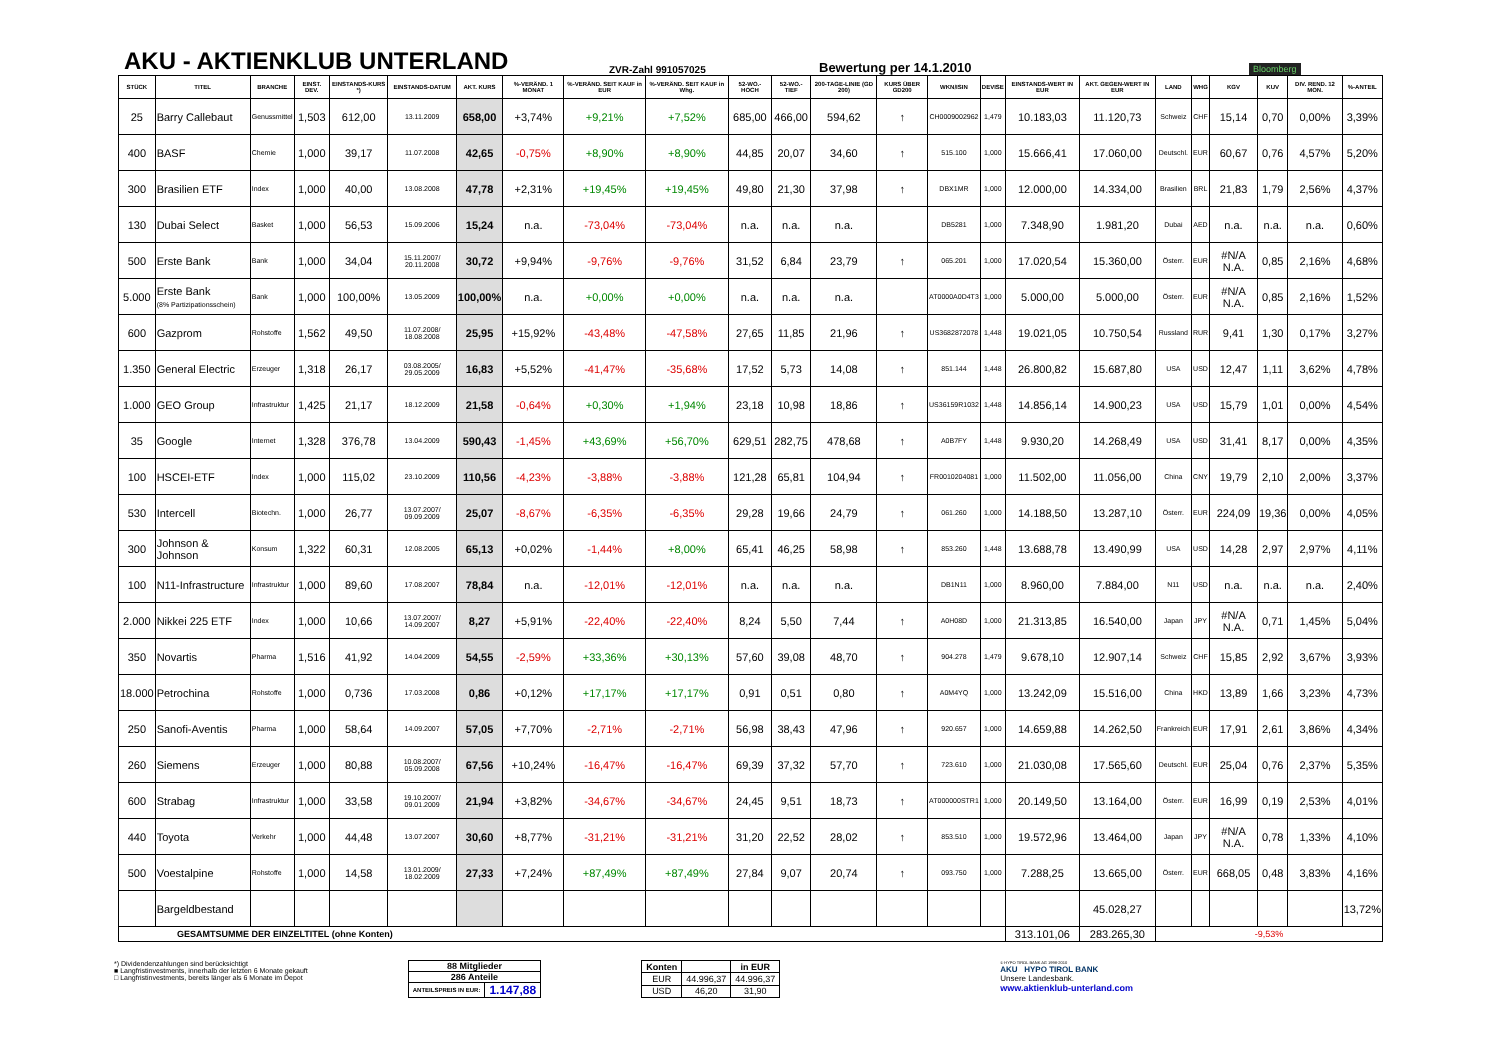AKU - AKTIENKLUB UNTERLAND
ZVR-Zahl 991057025
Bewertung per 14.1.2010
Bloomberg
| STÜCK | TITEL | BRANCHE | EINST. DEV. | EINSTANDS-KURS *) | EINSTANDS-DATUM | AKT. KURS | %-VERÄND. 1 MONAT | %-VERÄND. SEIT KAUF in EUR | %-VERÄND. SEIT KAUF in Whg. | 52-WO.- HOCH | 52-WO.- TIEF | 200-TAGE-LINIE (GD 200) | KURS ÜBER GD200 | WKN/ISIN | DEVISE | EINSTANDS-WERT IN EUR | AKT. GEGEN-WERT IN EUR | LAND | WHG | KGV | KUV | DIV. REND. 12 MON. | %-ANTEIL |
| --- | --- | --- | --- | --- | --- | --- | --- | --- | --- | --- | --- | --- | --- | --- | --- | --- | --- | --- | --- | --- | --- | --- | --- |
| 25 | Barry Callebaut | Genussmittel | 1,503 | 612,00 | 13.11.2009 | 658,00 | +3,74% | +9,21% | +7,52% | 685,00 | 466,00 | 594,62 | ↑ | CH0009002962 | 1,479 | 10.183,03 | 11.120,73 | Schweiz | CHF | 15,14 | 0,70 | 0,00% | 3,39% |
| 400 | BASF | Chemie | 1,000 | 39,17 | 11.07.2008 | 42,65 | -0,75% | +8,90% | +8,90% | 44,85 | 20,07 | 34,60 | ↑ | 515.100 | 1,000 | 15.666,41 | 17.060,00 | Deutschl. | EUR | 60,67 | 0,76 | 4,57% | 5,20% |
| 300 | Brasilien ETF | Index | 1,000 | 40,00 | 13.08.2008 | 47,78 | +2,31% | +19,45% | +19,45% | 49,80 | 21,30 | 37,98 | ↑ | DBX1MR | 1,000 | 12.000,00 | 14.334,00 | Brasilien | BRL | 21,83 | 1,79 | 2,56% | 4,37% |
| 130 | Dubai Select | Basket | 1,000 | 56,53 | 15.09.2006 | 15,24 | n.a. | -73,04% | -73,04% | n.a. | n.a. | n.a. | | DB5281 | 1,000 | 7.348,90 | 1.981,20 | Dubai | AED | n.a. | n.a. | n.a. | 0,60% |
| 500 | Erste Bank | Bank | 1,000 | 34,04 | 15.11.2007/ 20.11.2008 | 30,72 | +9,94% | -9,76% | -9,76% | 31,52 | 6,84 | 23,79 | ↑ | 065.201 | 1,000 | 17.020,54 | 15.360,00 | Österr. | EUR | #N/A N.A. | 0,85 | 2,16% | 4,68% |
| 5.000 | Erste Bank (8% Partizipationsschein) | Bank | 1,000 | 100,00% | 13.05.2009 | 100,00% | n.a. | +0,00% | +0,00% | n.a. | n.a. | n.a. | | AT0000A0D4T3 | 1,000 | 5.000,00 | 5.000,00 | Österr. | EUR | #N/A N.A. | 0,85 | 2,16% | 1,52% |
| 600 | Gazprom | Rohstoffe | 1,562 | 49,50 | 11.07.2008/ 18.08.2008 | 25,95 | +15,92% | -43,48% | -47,58% | 27,65 | 11,85 | 21,96 | ↑ | US3682872078 | 1,448 | 19.021,05 | 10.750,54 | Russland | RUR | 9,41 | 1,30 | 0,17% | 3,27% |
| 1.350 | General Electric | Erzeuger | 1,318 | 26,17 | 03.08.2005/ 29.05.2009 | 16,83 | +5,52% | -41,47% | -35,68% | 17,52 | 5,73 | 14,08 | ↑ | 851.144 | 1,448 | 26.800,82 | 15.687,80 | USA | USD | 12,47 | 1,11 | 3,62% | 4,78% |
| 1.000 | GEO Group | Infrastruktur | 1,425 | 21,17 | 18.12.2009 | 21,58 | -0,64% | +0,30% | +1,94% | 23,18 | 10,98 | 18,86 | ↑ | US36159R1032 | 1,448 | 14.856,14 | 14.900,23 | USA | USD | 15,79 | 1,01 | 0,00% | 4,54% |
| 35 | Google | Internet | 1,328 | 376,78 | 13.04.2009 | 590,43 | -1,45% | +43,69% | +56,70% | 629,51 | 282,75 | 478,68 | ↑ | A0B7FY | 1,448 | 9.930,20 | 14.268,49 | USA | USD | 31,41 | 8,17 | 0,00% | 4,35% |
| 100 | HSCEI-ETF | Index | 1,000 | 115,02 | 23.10.2009 | 110,56 | -4,23% | -3,88% | -3,88% | 121,28 | 65,81 | 104,94 | ↑ | FR0010204081 | 1,000 | 11.502,00 | 11.056,00 | China | CNY | 19,79 | 2,10 | 2,00% | 3,37% |
| 530 | Intercell | Biotechn. | 1,000 | 26,77 | 13.07.2007/ 09.09.2009 | 25,07 | -8,67% | -6,35% | -6,35% | 29,28 | 19,66 | 24,79 | ↑ | 061.260 | 1,000 | 14.188,50 | 13.287,10 | Österr. | EUR | 224,09 | 19,36 | 0,00% | 4,05% |
| 300 | Johnson & Johnson | Konsum | 1,322 | 60,31 | 12.08.2005 | 65,13 | +0,02% | -1,44% | +8,00% | 65,41 | 46,25 | 58,98 | ↑ | 853.260 | 1,448 | 13.688,78 | 13.490,99 | USA | USD | 14,28 | 2,97 | 2,97% | 4,11% |
| 100 | N11-Infrastructure | Infrastruktur | 1,000 | 89,60 | 17.08.2007 | 78,84 | n.a. | -12,01% | -12,01% | n.a. | n.a. | n.a. | | DB1N11 | 1,000 | 8.960,00 | 7.884,00 | N11 | USD | n.a. | n.a. | n.a. | 2,40% |
| 2.000 | Nikkei 225 ETF | Index | 1,000 | 10,66 | 13.07.2007/ 14.09.2007 | 8,27 | +5,91% | -22,40% | -22,40% | 8,24 | 5,50 | 7,44 | ↑ | A0H08D | 1,000 | 21.313,85 | 16.540,00 | Japan | JPY | #N/A N.A. | 0,71 | 1,45% | 5,04% |
| 350 | Novartis | Pharma | 1,516 | 41,92 | 14.04.2009 | 54,55 | -2,59% | +33,36% | +30,13% | 57,60 | 39,08 | 48,70 | ↑ | 904.278 | 1,479 | 9.678,10 | 12.907,14 | Schweiz | CHF | 15,85 | 2,92 | 3,67% | 3,93% |
| 18.000 | Petrochina | Rohstoffe | 1,000 | 0,736 | 17.03.2008 | 0,86 | +0,12% | +17,17% | +17,17% | 0,91 | 0,51 | 0,80 | ↑ | A0M4YQ | 1,000 | 13.242,09 | 15.516,00 | China | HKD | 13,89 | 1,66 | 3,23% | 4,73% |
| 250 | Sanofi-Aventis | Pharma | 1,000 | 58,64 | 14.09.2007 | 57,05 | +7,70% | -2,71% | -2,71% | 56,98 | 38,43 | 47,96 | ↑ | 920.657 | 1,000 | 14.659,88 | 14.262,50 | Frankreich | EUR | 17,91 | 2,61 | 3,86% | 4,34% |
| 260 | Siemens | Erzeuger | 1,000 | 80,88 | 10.08.2007/ 05.09.2008 | 67,56 | +10,24% | -16,47% | -16,47% | 69,39 | 37,32 | 57,70 | ↑ | 723.610 | 1,000 | 21.030,08 | 17.565,60 | Deutschl. | EUR | 25,04 | 0,76 | 2,37% | 5,35% |
| 600 | Strabag | Infrastruktur | 1,000 | 33,58 | 19.10.2007/ 09.01.2009 | 21,94 | +3,82% | -34,67% | -34,67% | 24,45 | 9,51 | 18,73 | ↑ | AT000000STR1 | 1,000 | 20.149,50 | 13.164,00 | Österr. | EUR | 16,99 | 0,19 | 2,53% | 4,01% |
| 440 | Toyota | Verkehr | 1,000 | 44,48 | 13.07.2007 | 30,60 | +8,77% | -31,21% | -31,21% | 31,20 | 22,52 | 28,02 | ↑ | 853.510 | 1,000 | 19.572,96 | 13.464,00 | Japan | JPY | #N/A N.A. | 0,78 | 1,33% | 4,10% |
| 500 | Voestalpine | Rohstoffe | 1,000 | 14,58 | 13.01.2009/ 18.02.2009 | 27,33 | +7,24% | +87,49% | +87,49% | 27,84 | 9,07 | 20,74 | ↑ | 093.750 | 1,000 | 7.288,25 | 13.665,00 | Österr. | EUR | 668,05 | 0,48 | 3,83% | 4,16% |
| | Bargeldbestand | | | | | | | | | | | | | | | | 45.028,27 | | | | | | 13,72% |
| GESAMTSUMME DER EINZELTITEL (ohne Konten) | | | | | | | | | | | | | | | | 313.101,06 | 283.265,30 | -9,53% | | | | | |
*) Dividendenzahlungen sind berücksichtigt
■ Langfristinvestments, innerhalb der letzten 6 Monate gekauft
□ Langfristinvestments, bereits länger als 6 Monate im Depot
| 88 Mitglieder | |
| 286 Anteile | |
| ANTEILSPREIS IN EUR: | 1.147,88 |
| Konten | | in EUR |
| EUR | 44.996,37 | 44.996,37 |
| USD | 46,20 | 31,90 |
© HYPO TIROL BANK AG 1998-2010
AKU HYPO TIROL BANK
Unsere Landesbank.
www.aktienklub-unterland.com